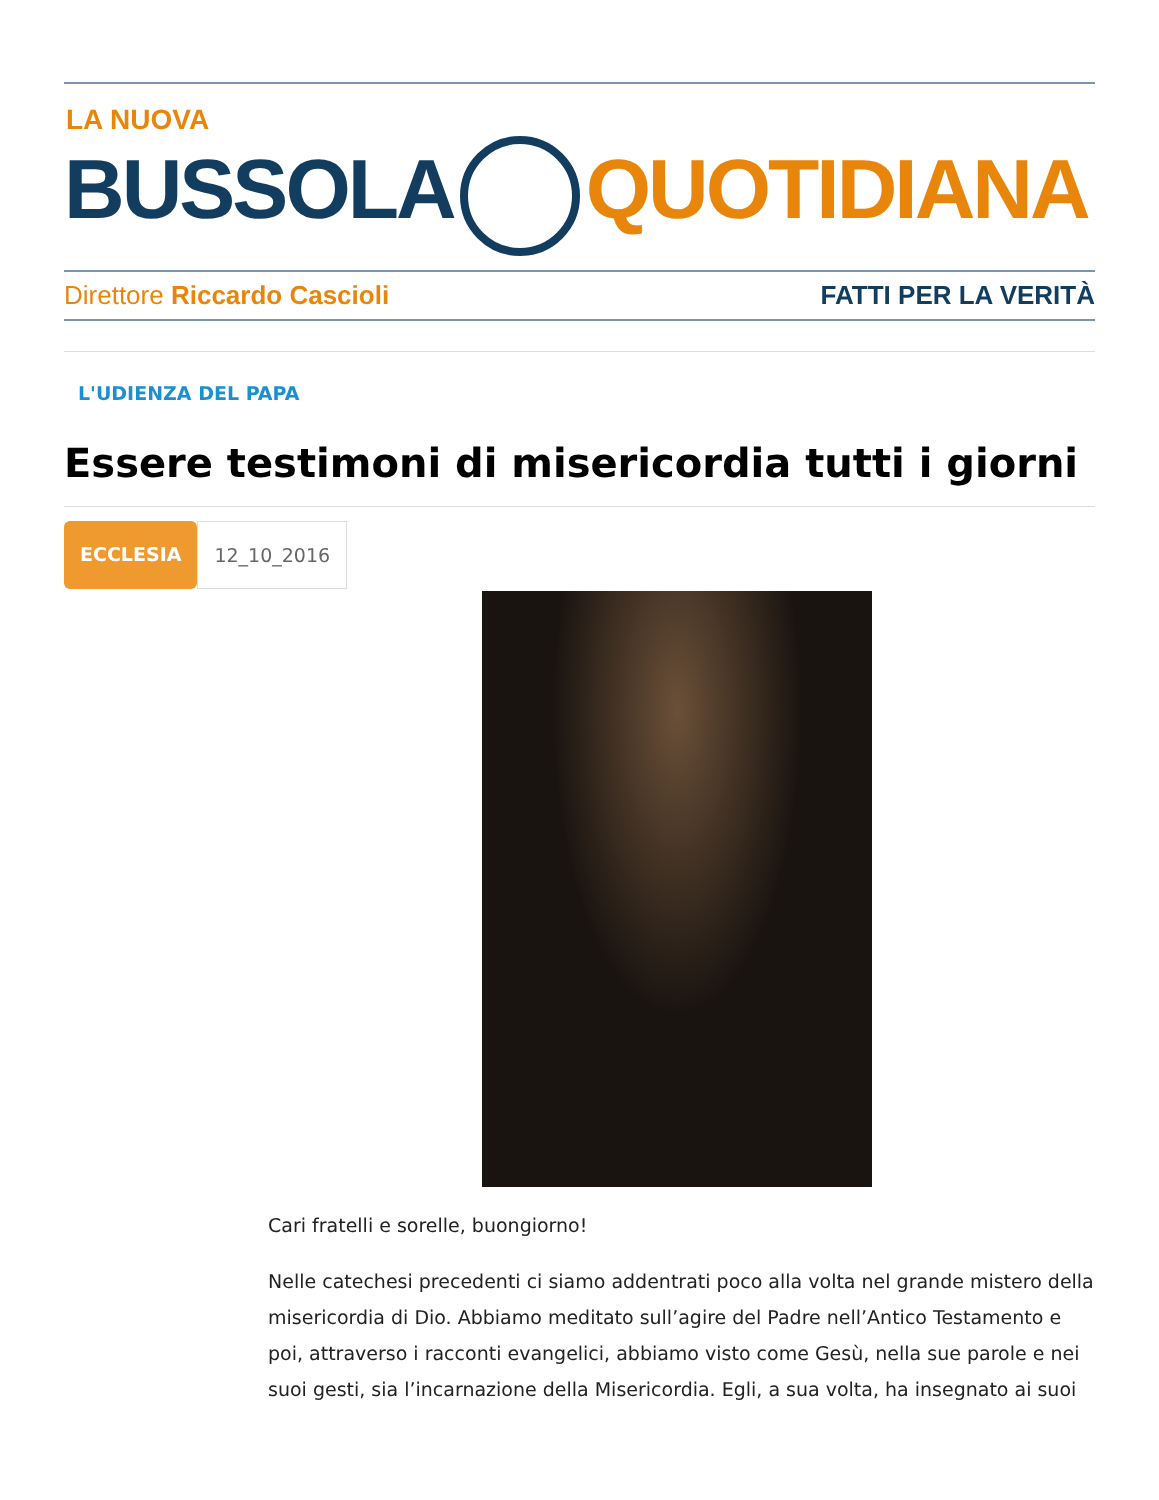LA NUOVA
BUSSOLA QUOTIDIANA
Direttore Riccardo Cascioli FATTI PER LA VERITÀ
L'UDIENZA DEL PAPA
Essere testimoni di misericordia tutti i giorni
ECCLESIA 12_10_2016
Cari fratelli e sorelle, buongiorno!
Nelle catechesi precedenti ci siamo addentrati poco alla volta nel grande mistero della misericordia di Dio. Abbiamo meditato sull’agire del Padre nell’Antico Testamento e poi, attraverso i racconti evangelici, abbiamo visto come Gesù, nella sue parole e nei suoi gesti, sia l’incarnazione della Misericordia. Egli, a sua volta, ha insegnato ai suoi